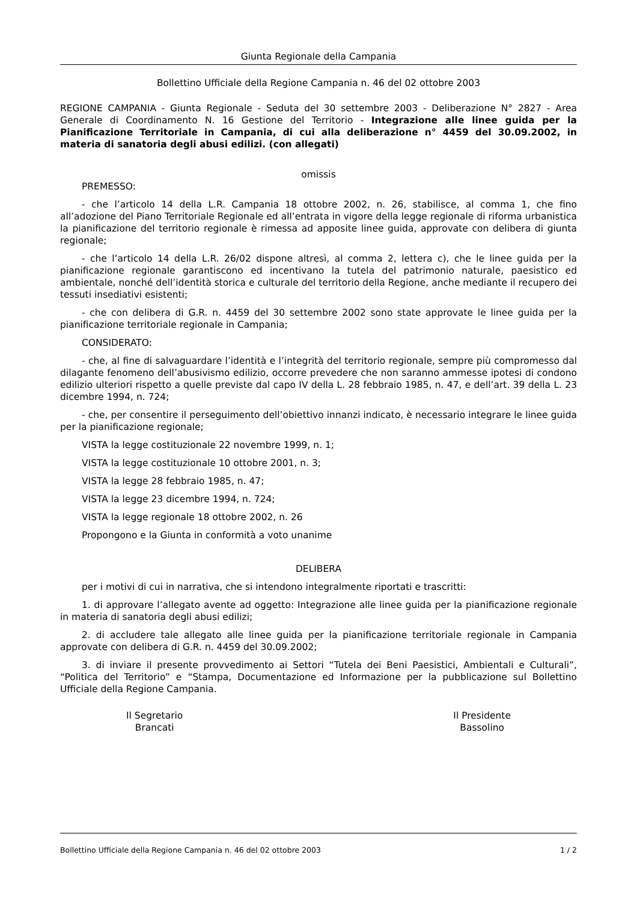Giunta Regionale della Campania
Bollettino Ufficiale della Regione Campania n. 46 del 02 ottobre 2003
REGIONE CAMPANIA - Giunta Regionale - Seduta del 30 settembre 2003 - Deliberazione N° 2827 - Area Generale di Coordinamento N. 16 Gestione del Territorio - Integrazione alle linee guida per la Pianificazione Territoriale in Campania, di cui alla deliberazione n° 4459 del 30.09.2002, in materia di sanatoria degli abusi edilizi. (con allegati)
omissis
PREMESSO:
- che l’articolo 14 della L.R. Campania 18 ottobre 2002, n. 26, stabilisce, al comma 1, che fino all’adozione del Piano Territoriale Regionale ed all’entrata in vigore della legge regionale di riforma urbanistica la pianificazione del territorio regionale è rimessa ad apposite linee guida, approvate con delibera di giunta regionale;
- che l’articolo 14 della L.R. 26/02 dispone altresì, al comma 2, lettera c), che le linee guida per la pianificazione regionale garantiscono ed incentivano la tutela del patrimonio naturale, paesistico ed ambientale, nonché dell’identità storica e culturale del territorio della Regione, anche mediante il recupero dei tessuti insediativi esistenti;
- che con delibera di G.R. n. 4459 del 30 settembre 2002 sono state approvate le linee guida per la pianificazione territoriale regionale in Campania;
CONSIDERATO:
- che, al fine di salvaguardare l’identità e l’integrità del territorio regionale, sempre più compromesso dal dilagante fenomeno dell’abusivismo edilizio, occorre prevedere che non saranno ammesse ipotesi di condono edilizio ulteriori rispetto a quelle previste dal capo IV della L. 28 febbraio 1985, n. 47, e dell’art. 39 della L. 23 dicembre 1994, n. 724;
- che, per consentire il perseguimento dell’obiettivo innanzi indicato, è necessario integrare le linee guida per la pianificazione regionale;
VISTA la legge costituzionale 22 novembre 1999, n. 1;
VISTA la legge costituzionale 10 ottobre 2001, n. 3;
VISTA la legge 28 febbraio 1985, n. 47;
VISTA la legge 23 dicembre 1994, n. 724;
VISTA la legge regionale 18 ottobre 2002, n. 26
Propongono e la Giunta in conformità a voto unanime
DELIBERA
per i motivi di cui in narrativa, che si intendono integralmente riportati e trascritti:
1. di approvare l’allegato avente ad oggetto: Integrazione alle linee guida per la pianificazione regionale in materia di sanatoria degli abusi edilizi;
2. di accludere tale allegato alle linee guida per la pianificazione territoriale regionale in Campania approvate con delibera di G.R. n. 4459 del 30.09.2002;
3. di inviare il presente provvedimento ai Settori “Tutela dei Beni Paesistici, Ambientali e Culturali”, “Politica del Territorio” e “Stampa, Documentazione ed Informazione per la pubblicazione sul Bollettino Ufficiale della Regione Campania.
Il Segretario
Brancati
Il Presidente
Bassolino
Bollettino Ufficiale della Regione Campania n. 46 del 02 ottobre 2003 1 / 2